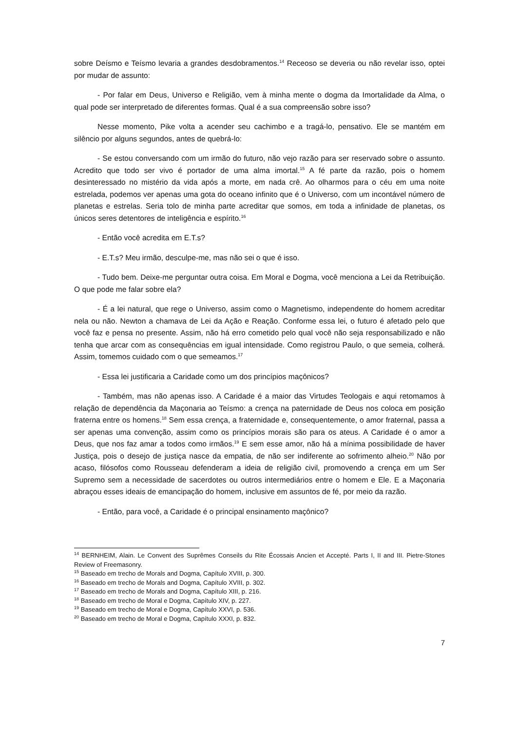sobre Deísmo e Teísmo levaria a grandes desdobramentos.<sup>14</sup> Receoso se deveria ou não revelar isso, optei por mudar de assunto:
- Por falar em Deus, Universo e Religião, vem à minha mente o dogma da Imortalidade da Alma, o qual pode ser interpretado de diferentes formas. Qual é a sua compreensão sobre isso?
Nesse momento, Pike volta a acender seu cachimbo e a tragá-lo, pensativo. Ele se mantém em silêncio por alguns segundos, antes de quebrá-lo:
- Se estou conversando com um irmão do futuro, não vejo razão para ser reservado sobre o assunto. Acredito que todo ser vivo é portador de uma alma imortal.<sup>15</sup> A fé parte da razão, pois o homem desinteressado no mistério da vida após a morte, em nada crê. Ao olharmos para o céu em uma noite estrelada, podemos ver apenas uma gota do oceano infinito que é o Universo, com um incontável número de planetas e estrelas. Seria tolo de minha parte acreditar que somos, em toda a infinidade de planetas, os únicos seres detentores de inteligência e espírito.<sup>16</sup>
- Então você acredita em E.T.s?
- E.T.s? Meu irmão, desculpe-me, mas não sei o que é isso.
- Tudo bem. Deixe-me perguntar outra coisa. Em Moral e Dogma, você menciona a Lei da Retribuição. O que pode me falar sobre ela?
- É a lei natural, que rege o Universo, assim como o Magnetismo, independente do homem acreditar nela ou não. Newton a chamava de Lei da Ação e Reação. Conforme essa lei, o futuro é afetado pelo que você faz e pensa no presente. Assim, não há erro cometido pelo qual você não seja responsabilizado e não tenha que arcar com as consequências em igual intensidade. Como registrou Paulo, o que semeia, colherá. Assim, tomemos cuidado com o que semeamos.<sup>17</sup>
- Essa lei justificaria a Caridade como um dos princípios maçônicos?
- Também, mas não apenas isso. A Caridade é a maior das Virtudes Teologais e aqui retomamos à relação de dependência da Maçonaria ao Teísmo: a crença na paternidade de Deus nos coloca em posição fraterna entre os homens.<sup>18</sup> Sem essa crença, a fraternidade e, consequentemente, o amor fraternal, passa a ser apenas uma convenção, assim como os princípios morais são para os ateus. A Caridade é o amor a Deus, que nos faz amar a todos como irmãos.<sup>19</sup> E sem esse amor, não há a mínima possibilidade de haver Justiça, pois o desejo de justiça nasce da empatia, de não ser indiferente ao sofrimento alheio.<sup>20</sup> Não por acaso, filósofos como Rousseau defenderam a ideia de religião civil, promovendo a crença em um Ser Supremo sem a necessidade de sacerdotes ou outros intermediários entre o homem e Ele. E a Maçonaria abraçou esses ideais de emancipação do homem, inclusive em assuntos de fé, por meio da razão.
- Então, para você, a Caridade é o principal ensinamento maçônico?
<sup>14</sup> BERNHEIM, Alain. Le Convent des Suprêmes Conseils du Rite Écossais Ancien et Accepté. Parts I, II and III. Pietre-Stones Review of Freemasonry.
<sup>15</sup> Baseado em trecho de Morals and Dogma, Capítulo XVIII, p. 300.
<sup>16</sup> Baseado em trecho de Morals and Dogma, Capítulo XVIII, p. 302.
<sup>17</sup> Baseado em trecho de Morals and Dogma, Capítulo XIII, p. 216.
<sup>18</sup> Baseado em trecho de Moral e Dogma, Capítulo XIV, p. 227.
<sup>19</sup> Baseado em trecho de Moral e Dogma, Capítulo XXVI, p. 536.
<sup>20</sup> Baseado em trecho de Moral e Dogma, Capítulo XXXI, p. 832.
7